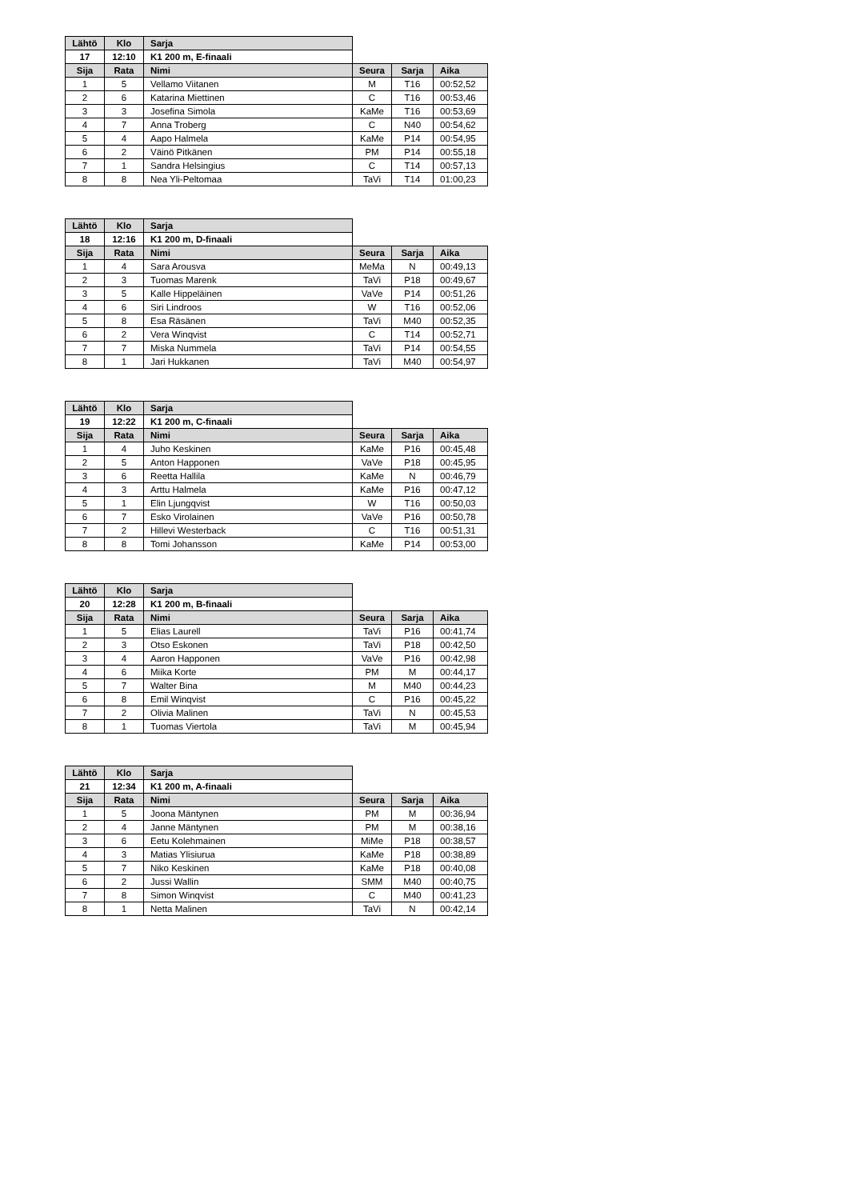| Lähtö | Klo | Sarja | | | |
| 17 | 12:10 | K1 200 m, E-finaali | | | |
| Sija | Rata | Nimi | Seura | Sarja | Aika |
| 1 | 5 | Vellamo Viitanen | M | T16 | 00:52,52 |
| 2 | 6 | Katarina Miettinen | C | T16 | 00:53,46 |
| 3 | 3 | Josefina Simola | KaMe | T16 | 00:53,69 |
| 4 | 7 | Anna Troberg | C | N40 | 00:54,62 |
| 5 | 4 | Aapo Halmela | KaMe | P14 | 00:54,95 |
| 6 | 2 | Väinö Pitkänen | PM | P14 | 00:55,18 |
| 7 | 1 | Sandra Helsingius | C | T14 | 00:57,13 |
| 8 | 8 | Nea Yli-Peltomaa | TaVi | T14 | 01:00,23 |
| Lähtö | Klo | Sarja | | | |
| 18 | 12:16 | K1 200 m, D-finaali | | | |
| Sija | Rata | Nimi | Seura | Sarja | Aika |
| 1 | 4 | Sara Arousva | MeMa | N | 00:49,13 |
| 2 | 3 | Tuomas Marenk | TaVi | P18 | 00:49,67 |
| 3 | 5 | Kalle Hippeläinen | VaVe | P14 | 00:51,26 |
| 4 | 6 | Siri Lindroos | W | T16 | 00:52,06 |
| 5 | 8 | Esa Räsänen | TaVi | M40 | 00:52,35 |
| 6 | 2 | Vera Winqvist | C | T14 | 00:52,71 |
| 7 | 7 | Miska Nummela | TaVi | P14 | 00:54,55 |
| 8 | 1 | Jari Hukkanen | TaVi | M40 | 00:54,97 |
| Lähtö | Klo | Sarja | | | |
| 19 | 12:22 | K1 200 m, C-finaali | | | |
| Sija | Rata | Nimi | Seura | Sarja | Aika |
| 1 | 4 | Juho Keskinen | KaMe | P16 | 00:45,48 |
| 2 | 5 | Anton Happonen | VaVe | P18 | 00:45,95 |
| 3 | 6 | Reetta Hallila | KaMe | N | 00:46,79 |
| 4 | 3 | Arttu Halmela | KaMe | P16 | 00:47,12 |
| 5 | 1 | Elin Ljungqvist | W | T16 | 00:50,03 |
| 6 | 7 | Esko Virolainen | VaVe | P16 | 00:50,78 |
| 7 | 2 | Hillevi Westerback | C | T16 | 00:51,31 |
| 8 | 8 | Tomi Johansson | KaMe | P14 | 00:53,00 |
| Lähtö | Klo | Sarja | | | |
| 20 | 12:28 | K1 200 m, B-finaali | | | |
| Sija | Rata | Nimi | Seura | Sarja | Aika |
| 1 | 5 | Elias Laurell | TaVi | P16 | 00:41,74 |
| 2 | 3 | Otso Eskonen | TaVi | P18 | 00:42,50 |
| 3 | 4 | Aaron Happonen | VaVe | P16 | 00:42,98 |
| 4 | 6 | Miika Korte | PM | M | 00:44,17 |
| 5 | 7 | Walter Bina | M | M40 | 00:44,23 |
| 6 | 8 | Emil Winqvist | C | P16 | 00:45,22 |
| 7 | 2 | Olivia Malinen | TaVi | N | 00:45,53 |
| 8 | 1 | Tuomas Viertola | TaVi | M | 00:45,94 |
| Lähtö | Klo | Sarja | | | |
| 21 | 12:34 | K1 200 m, A-finaali | | | |
| Sija | Rata | Nimi | Seura | Sarja | Aika |
| 1 | 5 | Joona Mäntynen | PM | M | 00:36,94 |
| 2 | 4 | Janne Mäntynen | PM | M | 00:38,16 |
| 3 | 6 | Eetu Kolehmainen | MiMe | P18 | 00:38,57 |
| 4 | 3 | Matias Ylisiurua | KaMe | P18 | 00:38,89 |
| 5 | 7 | Niko Keskinen | KaMe | P18 | 00:40,08 |
| 6 | 2 | Jussi Wallin | SMM | M40 | 00:40,75 |
| 7 | 8 | Simon Winqvist | C | M40 | 00:41,23 |
| 8 | 1 | Netta Malinen | TaVi | N | 00:42,14 |